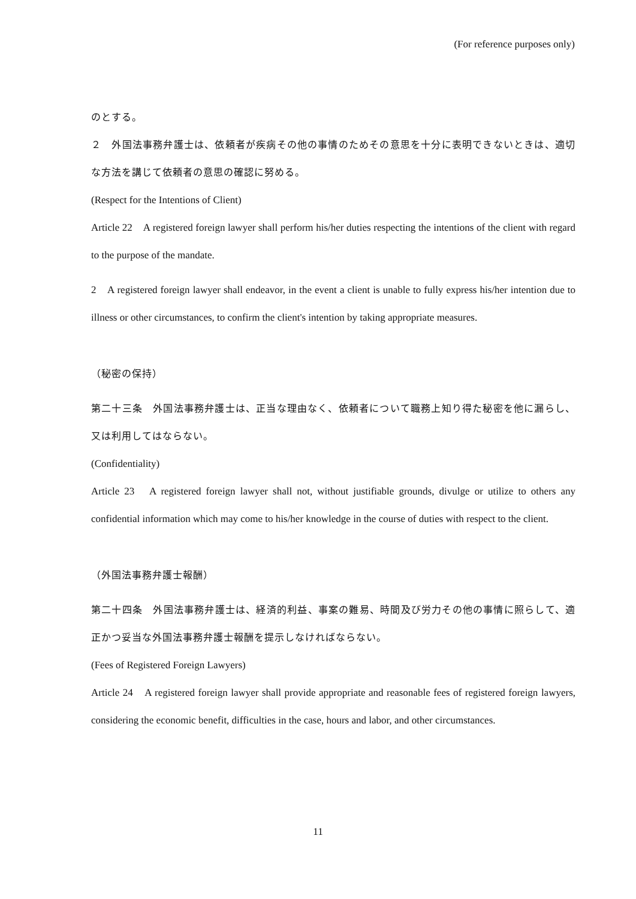(For reference purposes only)
のとする。
２　外国法事務弁護士は、依頼者が疾病その他の事情のためその意思を十分に表明できないときは、適切な方法を講じて依頼者の意思の確認に努める。
(Respect for the Intentions of Client)
Article 22　A registered foreign lawyer shall perform his/her duties respecting the intentions of the client with regard to the purpose of the mandate.
2　A registered foreign lawyer shall endeavor, in the event a client is unable to fully express his/her intention due to illness or other circumstances, to confirm the client's intention by taking appropriate measures.
（秘密の保持）
第二十三条　外国法事務弁護士は、正当な理由なく、依頼者について職務上知り得た秘密を他に漏らし、又は利用してはならない。
(Confidentiality)
Article 23　A registered foreign lawyer shall not, without justifiable grounds, divulge or utilize to others any confidential information which may come to his/her knowledge in the course of duties with respect to the client.
（外国法事務弁護士報酬）
第二十四条　外国法事務弁護士は、経済的利益、事案の難易、時間及び労力その他の事情に照らして、適正かつ妥当な外国法事務弁護士報酬を提示しなければならない。
(Fees of Registered Foreign Lawyers)
Article 24　A registered foreign lawyer shall provide appropriate and reasonable fees of registered foreign lawyers, considering the economic benefit, difficulties in the case, hours and labor, and other circumstances.
11